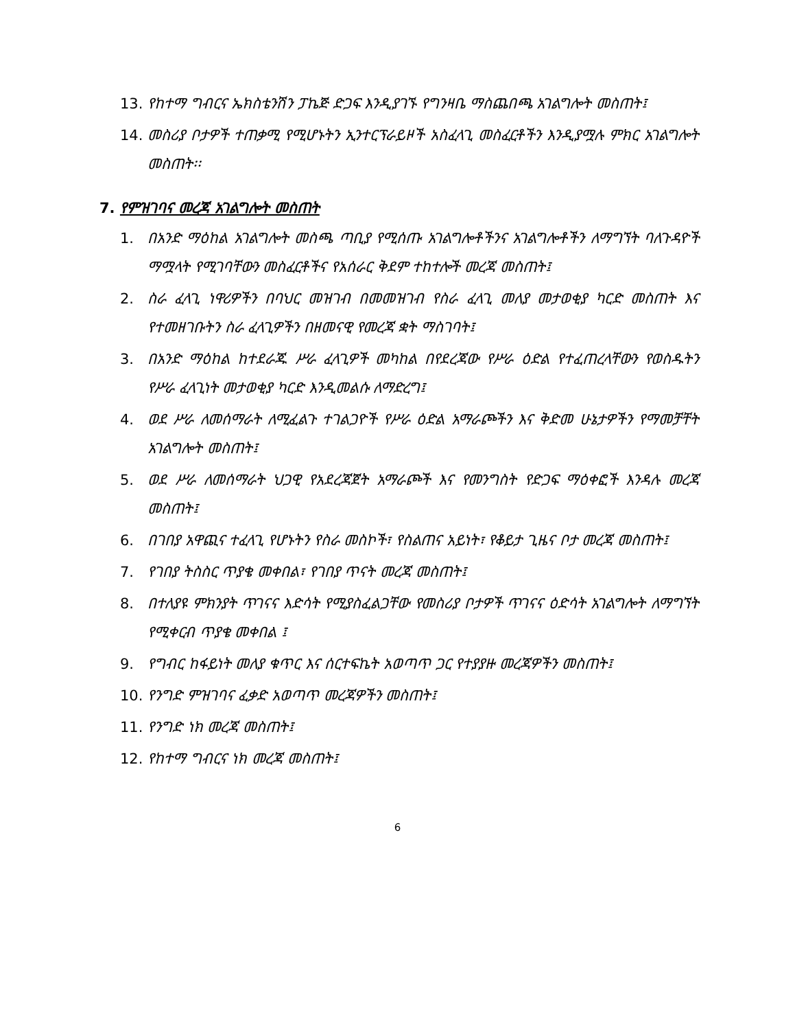13. የከተማ ግብርና ኤክስቴንሽን ፓኬጅ ድጋፍ እንዲያገኙ የግንዛቤ ማስጨበጫ አገልግሎት መስጠት፤
14. መስሪያ ቦታዎች ተጠቃሚ የሚሆኑትን ኢንተርፕራይዞች አስፈላጊ መስፈርቶችን እንዲያሟሉ ምክር አገልግሎት መስጠት፡፡
7. የምዝገባና መረጃ አገልግሎት መስጠት
1. በአንድ ማዕከል አገልግሎት መስጫ ጣቢያ የሚሰጡ አገልግሎቶችንና አገልግሎቶችን ለማግኘት ባለጉዳዮች ማሟላት የሚገባቸውን መስፈርቶችና የአሰራር ቅደም ተከተሎች መረጃ መስጠት፤
2. ስራ ፈላጊ ነዋሪዎችን በባህር መዝገብ በመመዝገብ የስራ ፈላጊ መለያ መታወቂያ ካርድ መስጠት እና የተመዘገቡትን ስራ ፈላጊዎችን በዘመናዊ የመረጃ ቋት ማስገባት፤
3. በአንድ ማዕከል ከተደራጁ ሥራ ፈላጊዎች መካከል በየደረጃው የሥራ ዕድል የተፈጠረላቸውን የወስዱትን የሥራ ፈላጊነት መታወቂያ ካርድ እንዲመልሱ ለማድረግ፤
4. ወደ ሥራ ለመሰማራት ለሚፈልጉ ተገልጋዮች የሥራ ዕድል አማራጮችን እና ቅድመ ሁኔታዎችን የማመቻቸት አገልግሎት መስጠት፤
5. ወደ ሥራ ለመሰማራት ህጋዊ የአደረጃጀት አማራጮች እና የመንግስት የድጋፍ ማዕቀፎች እንዳሉ መረጃ መስጠት፤
6. በገበያ አዋጪና ተፈላጊ የሆኑትን የስራ መስኮች፣ የስልጠና አይነት፣ የቆይታ ጊዜና ቦታ መረጃ መስጠት፤
7. የገበያ ትስስር ጥያቄ መቀበል፣ የገበያ ጥናት መረጃ መስጠት፤
8. በተለያዩ ምክንያት ጥገናና እድሳት የሚያስፈልጋቸው የመስሪያ ቦታዎች ጥገናና ዕድሳት አገልግሎት ለማግኘት የሚቀርብ ጥያቄ መቀበል ፤
9. የግብር ከፋይነት መለያ ቁጥር እና ሰርተፍኬት አወጣጥ ጋር የተያያዙ መረጃዎችን መስጠት፤
10. የንግድ ምዝገባና ፈቃድ አወጣጥ መረጃዎችን መስጠት፤
11. የንግድ ነክ መረጃ መስጠት፤
12. የከተማ ግብርና ነክ መረጃ መስጠት፤
6